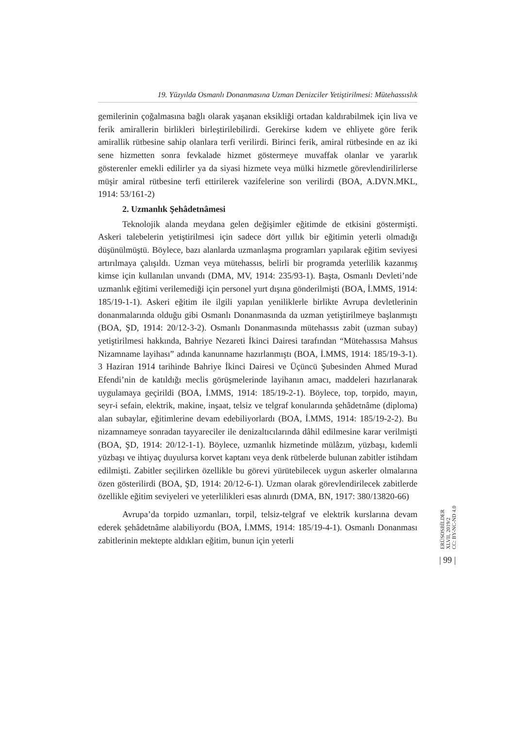19. Yüzyılda Osmanlı Donanmasına Uzman Denizciler Yetiştirilmesi: Mütehassıslık
gemilerinin çoğalmasına bağlı olarak yaşanan eksikliği ortadan kaldırabilmek için liva ve ferik amirallerin birlikleri birleştirilebilirdi. Gerekirse kıdem ve ehliyete göre ferik amirallik rütbesine sahip olanlara terfi verilirdi. Birinci ferik, amiral rütbesinde en az iki sene hizmetten sonra fevkalade hizmet göstermeye muvaffak olanlar ve yararlık gösterenler emekli edilirler ya da siyasi hizmete veya mülki hizmetle görevlendirilirlerse müşir amiral rütbesine terfi ettirilerek vazifelerine son verilirdi (BOA, A.DVN.MKL, 1914: 53/161-2)
2. Uzmanlık Şehâdetnâmesi
Teknolojik alanda meydana gelen değişimler eğitimde de etkisini göstermişti. Askeri talebelerin yetiştirilmesi için sadece dört yıllık bir eğitimin yeterli olmadığı düşünülmüştü. Böylece, bazı alanlarda uzmanlaşma programları yapılarak eğitim seviyesi artırılmaya çalışıldı. Uzman veya mütehassıs, belirli bir programda yeterlilik kazanmış kimse için kullanılan unvandı (DMA, MV, 1914: 235/93-1). Başta, Osmanlı Devleti’nde uzmanlık eğitimi verilemediği için personel yurt dışına gönderilmişti (BOA, İ.MMS, 1914: 185/19-1-1). Askeri eğitim ile ilgili yapılan yeniliklerle birlikte Avrupa devletlerinin donanmalarında olduğu gibi Osmanlı Donanmasında da uzman yetiştirilmeye başlanmıştı (BOA, ŞD, 1914: 20/12-3-2). Osmanlı Donanmasında mütehassıs zabit (uzman subay) yetiştirilmesi hakkında, Bahriye Nezareti İkinci Dairesi tarafından “Mütehassısa Mahsus Nizamname layihası” adında kanunname hazırlanmıştı (BOA, İ.MMS, 1914: 185/19-3-1). 3 Haziran 1914 tarihinde Bahriye İkinci Dairesi ve Üçüncü Şubesinden Ahmed Murad Efendi’nin de katıldığı meclis görüşmelerinde layihanın amacı, maddeleri hazırlanarak uygulamaya geçirildi (BOA, İ.MMS, 1914: 185/19-2-1). Böylece, top, torpido, mayın, seyr-i sefain, elektrik, makine, inşaat, telsiz ve telgraf konularında şehâdetnâme (diploma) alan subaylar, eğitimlerine devam edebiliyorlardı (BOA, İ.MMS, 1914: 185/19-2-2). Bu nizamnameye sonradan tayyareciler ile denizaltıcılarında dâhil edilmesine karar verilmişti (BOA, ŞD, 1914: 20/12-1-1). Böylece, uzmanlık hizmetinde mülâzım, yüzbaşı, kıdemli yüzbaşı ve ihtiyaç duyulursa korvet kaptanı veya denk rütbelerde bulunan zabitler istihdam edilmişti. Zabitler seçilirken özellikle bu görevi yürütebilecek uygun askerler olmalarına özen gösterilirdi (BOA, ŞD, 1914: 20/12-6-1). Uzman olarak görevlendirilecek zabitlerde özellikle eğitim seviyeleri ve yeterlilikleri esas alınırdı (DMA, BN, 1917: 380/13820-66)
Avrupa’da torpido uzmanları, torpil, telsiz-telgraf ve elektrik kurslarına devam ederek şehâdetnâme alabiliyordu (BOA, İ.MMS, 1914: 185/19-4-1). Osmanlı Donanması zabitlerinin mektepte aldıkları eğitim, bunun için yeterli
ERÜSOSBİLDER
XLVII, 2019/2
CC: BY-NC-ND 4.0
| 99 |